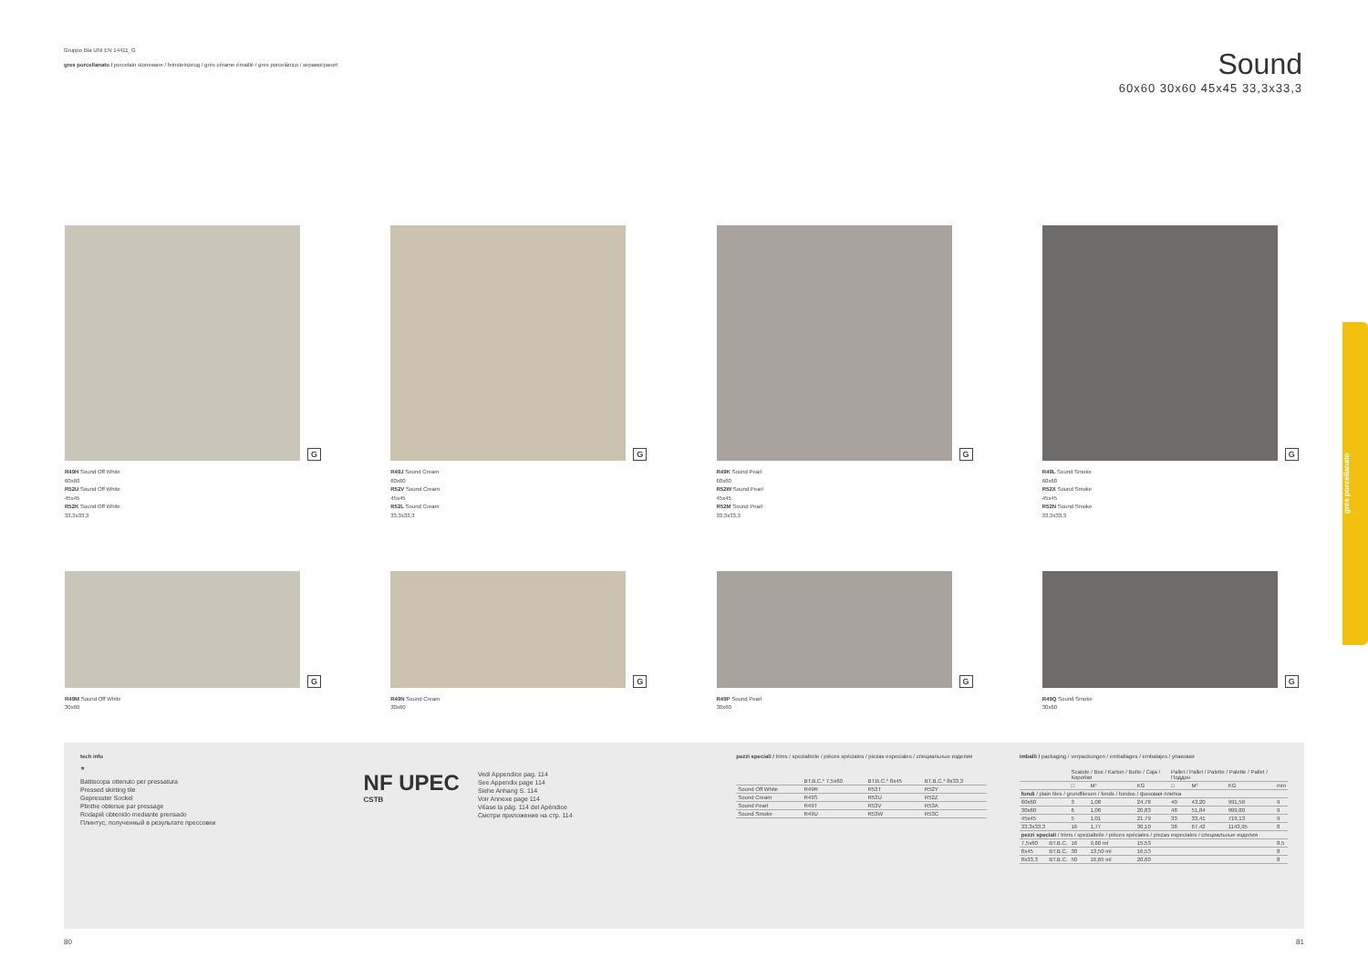Gruppo BIa UNI EN 14411_G
gres porcellanato / porcelain stoneware / feinsteinzeug / grès cérame émaillé / gres porcelánico / керамогранит
Sound
60x60 30x60 45x45 33,3x33,3
G
R49H Sound Off White
60x60
R52U Sound Off White
45x45
R52K Sound Off White
33,3x33,3
G
R49J Sound Cream
60x60
R52V Sound Cream
45x45
R52L Sound Cream
33,3x33,3
G
R49K Sound Pearl
60x60
R52W Sound Pearl
45x45
R52M Sound Pearl
33,3x33,3
G
R49L Sound Smoke
60x60
R52X Sound Smoke
45x45
R52N Sound Smoke
33,3x33,3
G
R49M Sound Off White
30x60
G
R49N Sound Cream
30x60
G
R49P Sound Pearl
30x60
G
R49Q Sound Smoke
30x60
gres porcellanato
tech info
★
Battiscopa ottenuto per pressatura
Pressed skirting tile
Gepresster Sockel
Plinthe obtenue par pressage
Rodapié obtenido mediante prensado
Плинтус, полученный в результате прессовки
NF UPEC
CSTB
Vedi Appendice pag. 114
See Appendix page 114
Siehe Anhang S. 114
Voir Annexe page 114
Véase la pág. 114 del Apéndice
Смотри приложение на стр. 114
pezzi speciali / trims / spezialteile / pièces spéciales / piezas especiales / специальные изделия
| | BT.B.C.* 7,5x60 | BT.B.C.* 8x45 | BT.B.C.* 8x33,3 |
| --- | --- | --- | --- |
| Sound Off White | R49R | R53T | R52Y |
| Sound Cream | R49S | R53U | R52Z |
| Sound Pearl | R49T | R53V | R53A |
| Sound Smoke | R49U | R53W | R53C |
imballi / packaging / verpackungen / emballages / embalajes / упаковки
| | | Scatole / Box / Karton / Boîte / Caja / Коробки | | | Pallet / Pallet / Palette / Palette / Pallet / Поддон | | | |
| --- | --- | --- | --- | --- | --- | --- | --- | --- |
| | | □ | M² | KG | □ | M² | KG | mm |
| fondi / plain tiles / grundfliesen / fonds / fondos / фоновая плитка | | | | | | | | |
| 60x60 | | 3 | 1,08 | 24,78 | 40 | 43,20 | 991,50 | 9 |
| 30x60 | | 6 | 1,08 | 20,83 | 48 | 51,84 | 999,80 | 9 |
| 45x45 | | 5 | 1,01 | 21,79 | 33 | 33,41 | 719,13 | 9 |
| 33,3x33,3 | | 16 | 1,77 | 30,10 | 38 | 67,42 | 1143,95 | 8 |
| pezzi speciali / trims / spezialteile / pièces spéciales / piezas especiales / специальные изделия | | | | | | | | |
| 7,5x60 | BT.B.C. | 16 | 9,60 ml | 15,53 | | | | 8,5 |
| 8x45 | BT.B.C. | 30 | 13,50 ml | 16,53 | | | | 8 |
| 8x33,3 | BT.B.C. | 50 | 16,65 ml | 20,60 | | | | 8 |
80 81